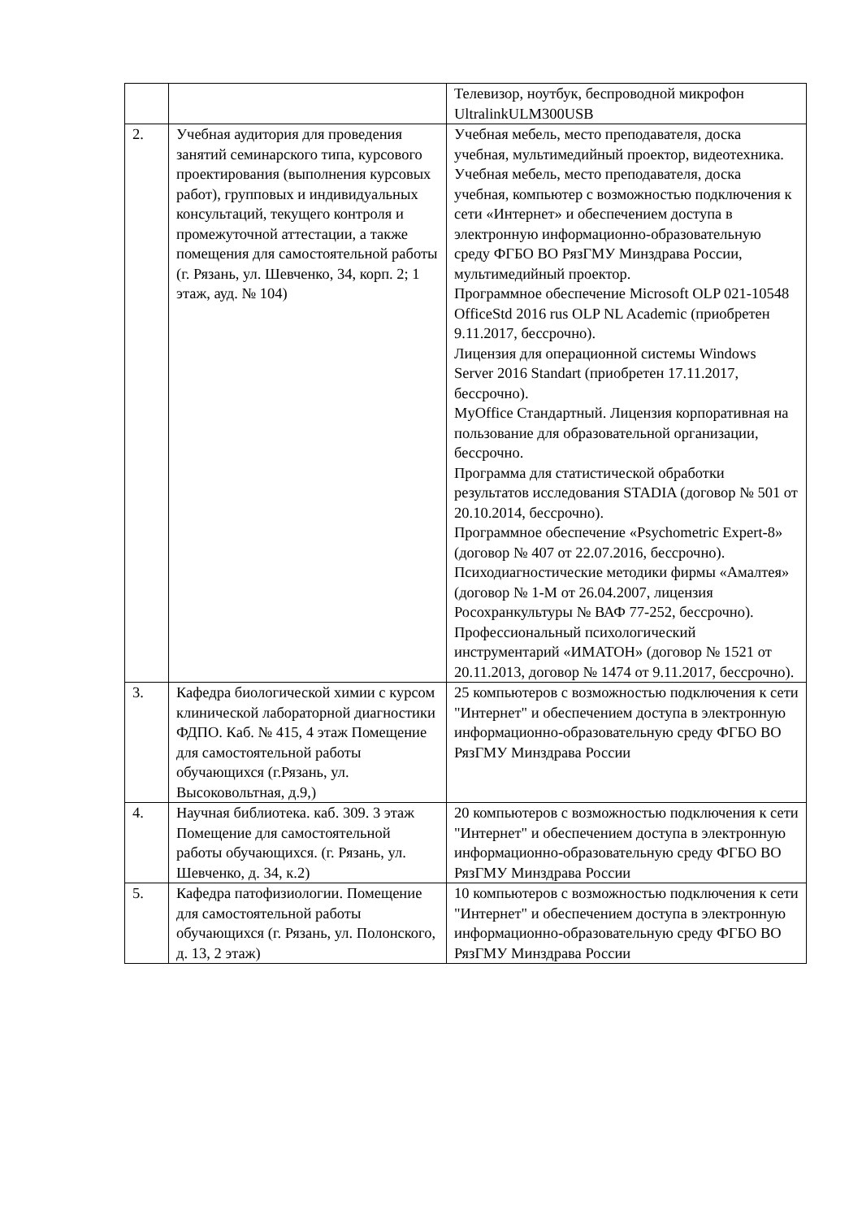| | | Телевизор, ноутбук, беспроводной микрофон UltralinkULM300USB |
| 2. | Учебная аудитория для проведения занятий семинарского типа, курсового проектирования (выполнения курсовых работ), групповых и индивидуальных консультаций, текущего контроля и промежуточной аттестации, а также помещения для самостоятельной работы (г. Рязань, ул. Шевченко, 34, корп. 2; 1 этаж, ауд. № 104) | Учебная мебель, место преподавателя, доска учебная, мультимедийный проектор, видеотехника. Учебная мебель, место преподавателя, доска учебная, компьютер с возможностью подключения к сети «Интернет» и обеспечением доступа в электронную информационно-образовательную среду ФГБО ВО РязГМУ Минздрава России, мультимедийный проектор. Программное обеспечение Microsoft OLP 021-10548 OfficeStd 2016 rus OLP NL Academic (приобретен 9.11.2017, бессрочно). Лицензия для операционной системы Windows Server 2016 Standart (приобретен 17.11.2017, бессрочно). MyOffice Стандартный. Лицензия корпоративная на пользование для образовательной организации, бессрочно. Программа для статистической обработки результатов исследования STADIA (договор № 501 от 20.10.2014, бессрочно). Программное обеспечение «Psychometric Expert-8» (договор № 407 от 22.07.2016, бессрочно). Психодиагностические методики фирмы «Амалтея» (договор № 1-М от 26.04.2007, лицензия Росохранкультуры № ВАФ 77-252, бессрочно). Профессиональный психологический инструментарий «ИМАТОН» (договор № 1521 от 20.11.2013, договор № 1474 от 9.11.2017, бессрочно). |
| 3. | Кафедра биологической химии с курсом клинической лабораторной диагностики ФДПО. Каб. № 415, 4 этаж Помещение для самостоятельной работы обучающихся (г.Рязань, ул. Высоковольтная, д.9,) | 25 компьютеров с возможностью подключения к сети "Интернет" и обеспечением доступа в электронную информационно-образовательную среду ФГБО ВО РязГМУ Минздрава России |
| 4. | Научная библиотека. каб. 309. 3 этаж Помещение для самостоятельной работы обучающихся. (г. Рязань, ул. Шевченко, д. 34, к.2) | 20 компьютеров с возможностью подключения к сети "Интернет" и обеспечением доступа в электронную информационно-образовательную среду ФГБО ВО РязГМУ Минздрава России |
| 5. | Кафедра патофизиологии. Помещение для самостоятельной работы обучающихся (г. Рязань, ул. Полонского, д. 13, 2 этаж) | 10 компьютеров с возможностью подключения к сети "Интернет" и обеспечением доступа в электронную информационно-образовательную среду ФГБО ВО РязГМУ Минздрава России |